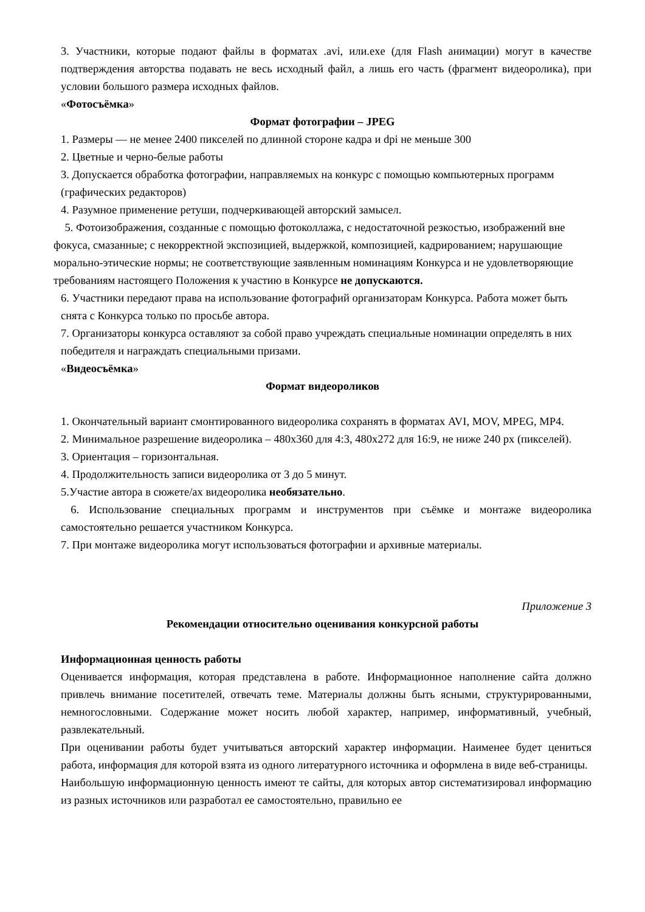3. Участники, которые подают файлы в форматах .avi, или.exe (для Flash анимации) могут в качестве подтверждения авторства подавать не весь исходный файл, а лишь его часть (фрагмент видеоролика), при условии большого размера исходных файлов.
«Фотосъёмка»
Формат фотографии – JPEG
1. Размеры — не менее 2400 пикселей по длинной стороне кадра и dpi не меньше 300
2. Цветные и черно-белые работы
3. Допускается обработка фотографии, направляемых на конкурс с помощью компьютерных программ (графических редакторов)
4. Разумное применение ретуши, подчеркивающей авторский замысел.
5. Фотоизображения, созданные с помощью фотоколлажа, с недостаточной резкостью, изображений вне фокуса, смазанные; с некорректной экспозицией, выдержкой, композицией, кадрированием; нарушающие морально-этические нормы; не соответствующие заявленным номинациям Конкурса и не удовлетворяющие требованиям настоящего Положения к участию в Конкурсе не допускаются.
6. Участники передают права на использование фотографий организаторам Конкурса. Работа может быть снята с Конкурса только по просьбе автора.
7. Организаторы конкурса оставляют за собой право учреждать специальные номинации определять в них победителя и награждать специальными призами.
«Видеосъёмка»
Формат видеороликов
1. Окончательный вариант смонтированного видеоролика сохранять в форматах AVI, MOV, MPEG, MP4.
2. Минимальное разрешение видеоролика – 480x360 для 4:3, 480x272 для 16:9, не ниже 240 px (пикселей).
3. Ориентация – горизонтальная.
4. Продолжительность записи видеоролика от 3 до 5 минут.
5.Участие автора в сюжете/ах видеоролика необязательно.
6. Использование специальных программ и инструментов при съёмке и монтаже видеоролика самостоятельно решается участником Конкурса.
7. При монтаже видеоролика могут использоваться фотографии и архивные материалы.
Приложение 3
Рекомендации относительно оценивания конкурсной работы
Информационная ценность работы
Оценивается информация, которая представлена в работе. Информационное наполнение сайта должно привлечь внимание посетителей, отвечать теме. Материалы должны быть ясными, структурированными, немногословными. Содержание может носить любой характер, например, информативный, учебный, развлекательный.
При оценивании работы будет учитываться авторский характер информации. Наименее будет цениться работа, информация для которой взята из одного литературного источника и оформлена в виде веб-страницы.
Наибольшую информационную ценность имеют те сайты, для которых автор систематизировал информацию из разных источников или разработал ее самостоятельно, правильно ее